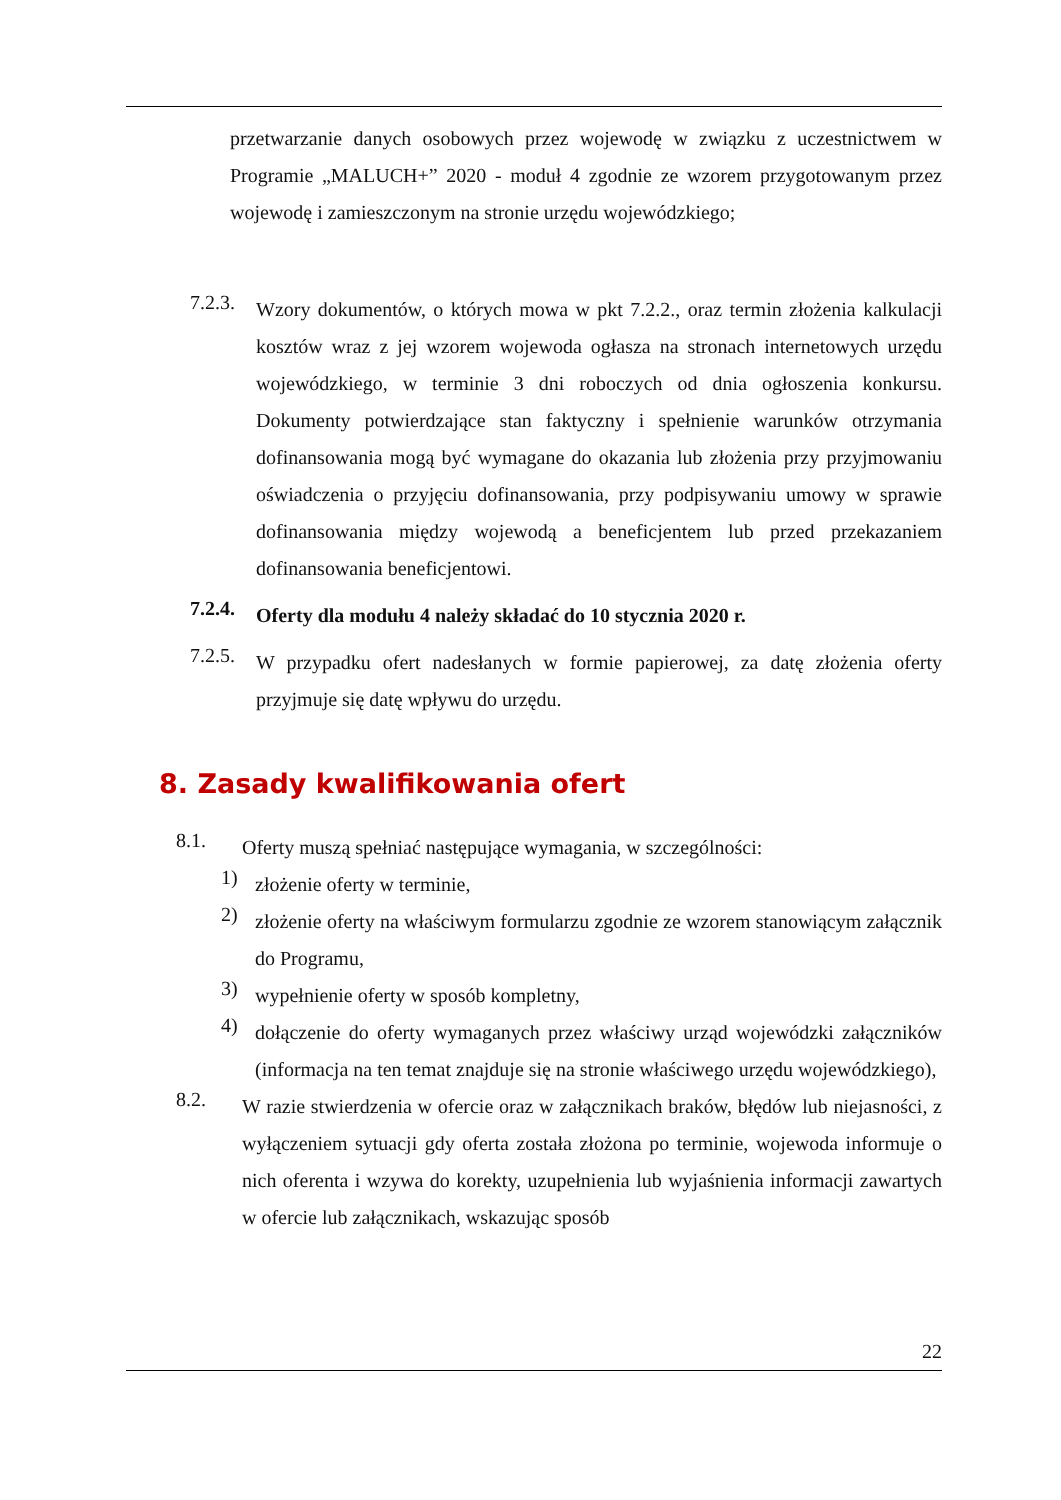przetwarzanie danych osobowych przez wojewodę w związku z uczestnictwem w Programie „MALUCH+” 2020 - moduł 4 zgodnie ze wzorem przygotowanym przez wojewodę i zamieszczonym na stronie urzędu wojewódzkiego;
7.2.3.
Wzory dokumentów, o których mowa w pkt 7.2.2., oraz termin złożenia kalkulacji kosztów wraz z jej wzorem wojewoda ogłasza na stronach internetowych urzędu wojewódzkiego, w terminie 3 dni roboczych od dnia ogłoszenia konkursu. Dokumenty potwierdzające stan faktyczny i spełnienie warunków otrzymania dofinansowania mogą być wymagane do okazania lub złożenia przy przyjmowaniu oświadczenia o przyjęciu dofinansowania, przy podpisywaniu umowy w sprawie dofinansowania między wojewodą a beneficjentem lub przed przekazaniem dofinansowania beneficjentowi.
7.2.4.
Oferty dla modułu 4 należy składać do 10 stycznia 2020 r.
7.2.5.
W przypadku ofert nadesłanych w formie papierowej, za datę złożenia oferty przyjmuje się datę wpływu do urzędu.
8. Zasady kwalifikowania ofert
8.1.
Oferty muszą spełniać następujące wymagania, w szczególności:
1)
złożenie oferty w terminie,
2)
złożenie oferty na właściwym formularzu zgodnie ze wzorem stanowiącym załącznik do Programu,
3)
wypełnienie oferty w sposób kompletny,
4)
dołączenie do oferty wymaganych przez właściwy urząd wojewódzki załączników (informacja na ten temat znajduje się na stronie właściwego urzędu wojewódzkiego),
8.2.
W razie stwierdzenia w ofercie oraz w załącznikach braków, błędów lub niejasności, z wyłączeniem sytuacji gdy oferta została złożona po terminie, wojewoda informuje o nich oferenta i wzywa do korekty, uzupełnienia lub wyjaśnienia informacji zawartych w ofercie lub załącznikach, wskazując sposób
22